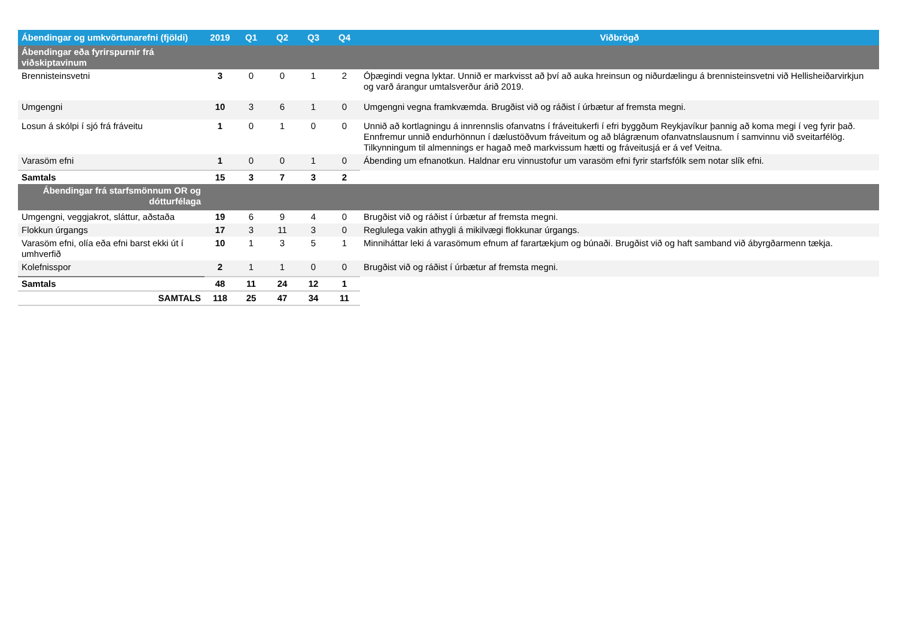| Ábendingar og umkvörtunarefni (fjöldi) | 2019 | Q1 | Q2 | Q3 | Q4 | Viðbrögð |
| --- | --- | --- | --- | --- | --- | --- |
| Ábendingar eða fyrirspurnir frá viðskiptavinum | | | | | | |
| Brennisteinsvetni | 3 | 0 | 0 | 1 | 2 | Óþægindi vegna lyktar. Unnið er markvisst að því að auka hreinsun og niðurdælingu á brennisteinsvetni við Hellisheiðarvirkjun og varð árangur umtalsverður árið 2019. |
| Umgengni | 10 | 3 | 6 | 1 | 0 | Umgengni vegna framkvæmda. Brugðist við og ráðist í úrbætur af fremsta megni. |
| Losun á skólpi í sjó frá fráveitu | 1 | 0 | 1 | 0 | 0 | Unnið að kortlagningu á innrennslis ofanvatns í fráveitukerfi í efri byggðum Reykjavíkur þannig að koma megi í veg fyrir það. Ennfremur unnið endurhönnun í dælustöðvum fráveitum og að blágrænum ofanvatnslausnum í samvinnu við sveitarfélög. Tilkynningum til almennings er hagað með markvissum hætti og fráveitusjá er á vef Veitna. |
| Varasöm efni | 1 | 0 | 0 | 1 | 0 | Ábending um efnanotkun. Haldnar eru vinnustofur um varasöm efni fyrir starfsfólk sem notar slík efni. |
| Samtals | 15 | 3 | 7 | 3 | 2 | |
| Ábendingar frá starfsmönnum OR og dótturfélaga | | | | | | |
| Umgengni, veggjakrot, sláttur, aðstaða | 19 | 6 | 9 | 4 | 0 | Brugðist við og ráðist í úrbætur af fremsta megni. |
| Flokkun úrgangs | 17 | 3 | 11 | 3 | 0 | Reglulega vakin athygli á mikilvægi flokkunar úrgangs. |
| Varasöm efni, olía eða efni barst ekki út í umhverfið | 10 | 1 | 3 | 5 | 1 | Minniháttar leki á varasömum efnum af farartækjum og búnaði. Brugðist við og haft samband við ábyrgðarmenn tækja. |
| Kolefnisspor | 2 | 1 | 1 | 0 | 0 | Brugðist við og ráðist í úrbætur af fremsta megni. |
| Samtals | 48 | 11 | 24 | 12 | 1 | |
| SAMTALS | 118 | 25 | 47 | 34 | 11 | |